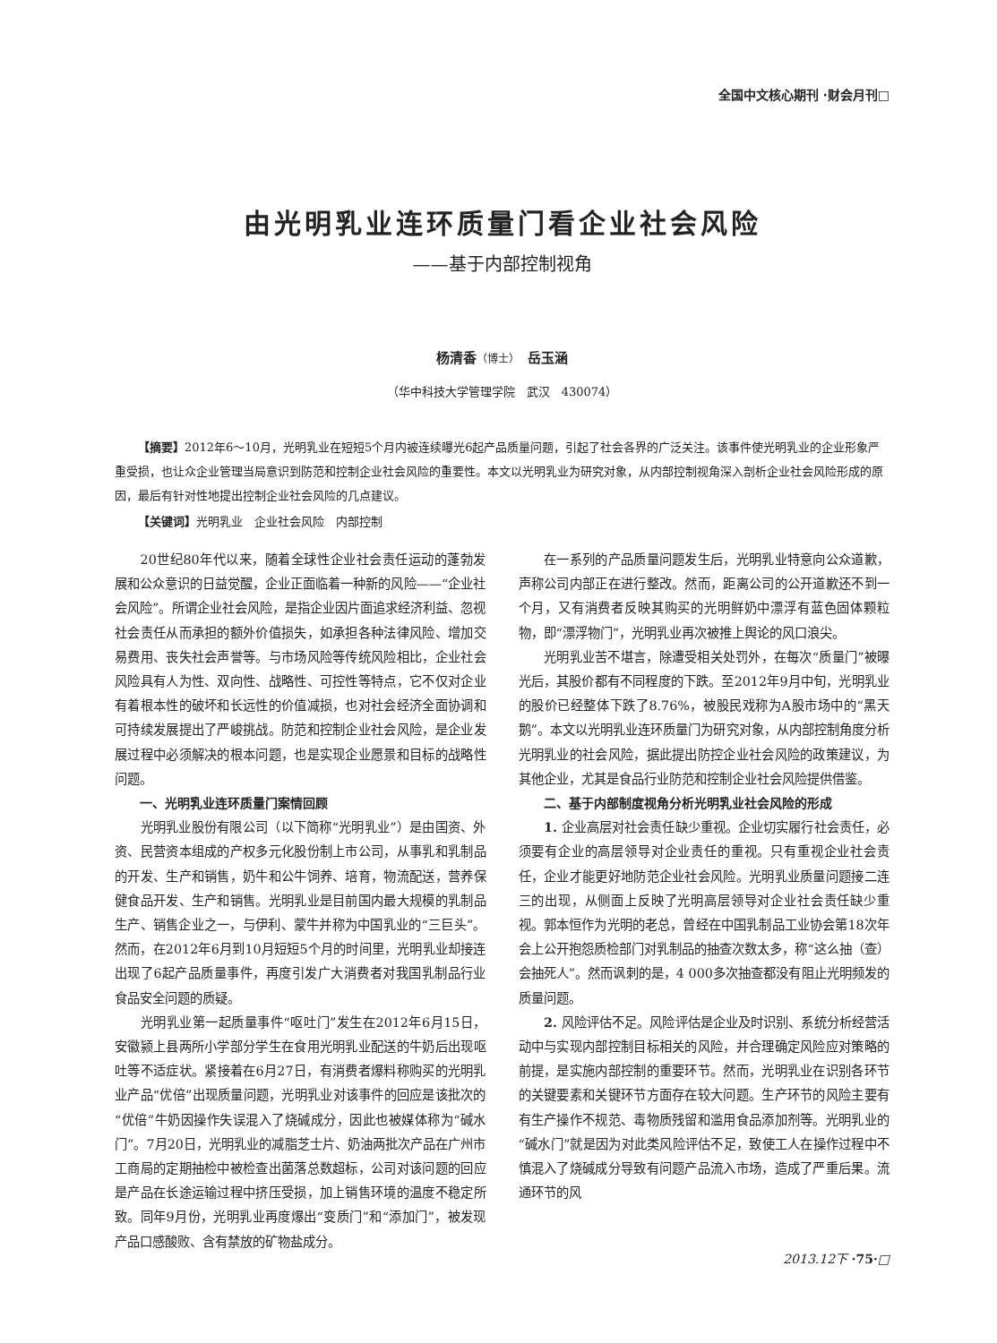全国中文核心期刊 ·财会月刊□
由光明乳业连环质量门看企业社会风险
——基于内部控制视角
杨清香（博士）　岳玉涵
（华中科技大学管理学院　武汉　430074）
【摘要】2012年6～10月，光明乳业在短短5个月内被连续曝光6起产品质量问题，引起了社会各界的广泛关注。该事件使光明乳业的企业形象严重受损，也让众企业管理当局意识到防范和控制企业社会风险的重要性。本文以光明乳业为研究对象，从内部控制视角深入剖析企业社会风险形成的原因，最后有针对性地提出控制企业社会风险的几点建议。
【关键词】光明乳业　企业社会风险　内部控制
20世纪80年代以来，随着全球性企业社会责任运动的蓬勃发展和公众意识的日益觉醒，企业正面临着一种新的风险——“企业社会风险”。所谓企业社会风险，是指企业因片面追求经济利益、忽视社会责任从而承担的额外价值损失，如承担各种法律风险、增加交易费用、丧失社会声誉等。与市场风险等传统风险相比，企业社会风险具有人为性、双向性、战略性、可控性等特点，它不仅对企业有着根本性的破坏和长远性的价值减损，也对社会经济全面协调和可持续发展提出了严峻挑战。防范和控制企业社会风险，是企业发展过程中必须解决的根本问题，也是实现企业愿景和目标的战略性问题。
一、光明乳业连环质量门案情回顾
光明乳业股份有限公司（以下简称“光明乳业”）是由国资、外资、民营资本组成的产权多元化股份制上市公司，从事乳和乳制品的开发、生产和销售，奶牛和公牛饲养、培育，物流配送，营养保健食品开发、生产和销售。光明乳业是目前国内最大规模的乳制品生产、销售企业之一，与伊利、蒙牛并称为中国乳业的“三巨头”。然而，在2012年6月到10月短短5个月的时间里，光明乳业却接连出现了6起产品质量事件，再度引发广大消费者对我国乳制品行业食品安全问题的质疑。
光明乳业第一起质量事件“呕吐门”发生在2012年6月15日，安徽颍上县两所小学部分学生在食用光明乳业配送的牛奶后出现呕吐等不适症状。紧接着在6月27日，有消费者爆料称购买的光明乳业产品“优倍”出现质量问题，光明乳业对该事件的回应是该批次的“优倍”牛奶因操作失误混入了烧碱成分，因此也被媒体称为“碱水门”。7月20日，光明乳业的减脂芝士片、奶油两批次产品在广州市工商局的定期抽检中被检查出菌落总数超标，公司对该问题的回应是产品在长途运输过程中挤压受损，加上销售环境的温度不稳定所致。同年9月份，光明乳业再度爆出“变质门”和“添加门”，被发现产品口感酸败、含有禁放的矿物盐成分。
在一系列的产品质量问题发生后，光明乳业特意向公众道歉，声称公司内部正在进行整改。然而，距离公司的公开道歉还不到一个月，又有消费者反映其购买的光明鲜奶中漂浮有蓝色固体颗粒物，即“漂浮物门”，光明乳业再次被推上舆论的风口浪尖。
光明乳业苦不堪言，除遭受相关处罚外，在每次“质量门”被曝光后，其股价都有不同程度的下跌。至2012年9月中旬，光明乳业的股价已经整体下跌了8.76%，被股民戏称为A股市场中的“黑天鹅”。本文以光明乳业连环质量门为研究对象，从内部控制角度分析光明乳业的社会风险，据此提出防控企业社会风险的政策建议，为其他企业，尤其是食品行业防范和控制企业社会风险提供借鉴。
二、基于内部制度视角分析光明乳业社会风险的形成
1. 企业高层对社会责任缺少重视。企业切实履行社会责任，必须要有企业的高层领导对企业责任的重视。只有重视企业社会责任，企业才能更好地防范企业社会风险。光明乳业质量问题接二连三的出现，从侧面上反映了光明高层领导对企业社会责任缺少重视。郭本恒作为光明的老总，曾经在中国乳制品工业协会第18次年会上公开抱怨质检部门对乳制品的抽查次数太多，称“这么抽（查）会抽死人”。然而讽刺的是，4 000多次抽查都没有阻止光明频发的质量问题。
2. 风险评估不足。风险评估是企业及时识别、系统分析经营活动中与实现内部控制目标相关的风险，并合理确定风险应对策略的前提，是实施内部控制的重要环节。然而，光明乳业在识别各环节的关键要素和关键环节方面存在较大问题。生产环节的风险主要有有生产操作不规范、毒物质残留和滥用食品添加剂等。光明乳业的“碱水门”就是因为对此类风险评估不足，致使工人在操作过程中不慎混入了烧碱成分导致有问题产品流入市场，造成了严重后果。流通环节的风
2013.12下 ·75·□